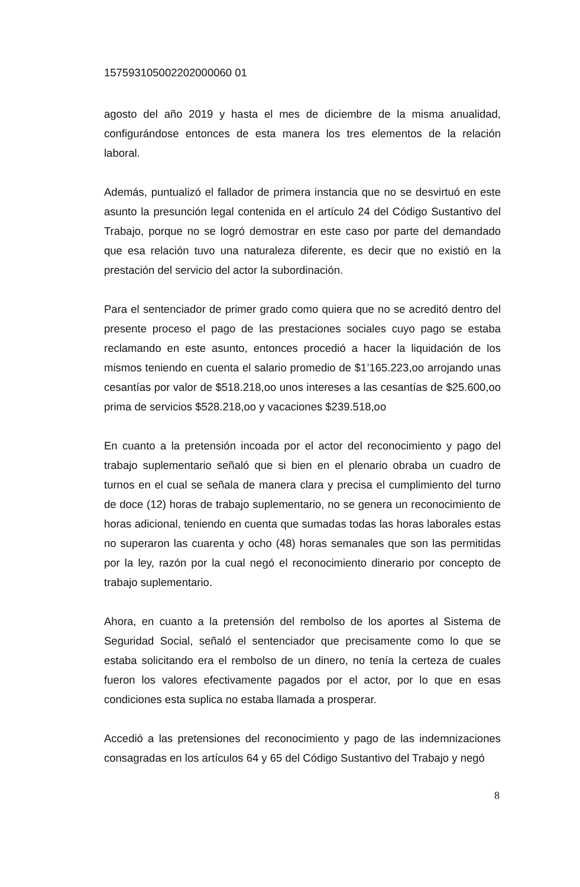157593105002202000060 01
agosto del año 2019 y hasta el mes de diciembre de la misma anualidad, configurándose entonces de esta manera los tres elementos de la relación laboral.
Además, puntualizó el fallador de primera instancia que no se desvirtuó en este asunto la presunción legal contenida en el artículo 24 del Código Sustantivo del Trabajo, porque no se logró demostrar en este caso por parte del demandado que esa relación tuvo una naturaleza diferente, es decir que no existió en la prestación del servicio del actor la subordinación.
Para el sentenciador de primer grado como quiera que no se acreditó dentro del presente proceso el pago de las prestaciones sociales cuyo pago se estaba reclamando en este asunto, entonces procedió a hacer la liquidación de los mismos teniendo en cuenta el salario promedio de $1’165.223,oo arrojando unas cesantías por valor de $518.218,oo unos intereses a las cesantías de $25.600,oo prima de servicios $528.218,oo y vacaciones $239.518,oo
En cuanto a la pretensión incoada por el actor del reconocimiento y pago del trabajo suplementario señaló que si bien en el plenario obraba un cuadro de turnos en el cual se señala de manera clara y precisa el cumplimiento del turno de doce (12) horas de trabajo suplementario, no se genera un reconocimiento de horas adicional, teniendo en cuenta que sumadas todas las horas laborales estas no superaron las cuarenta y ocho (48) horas semanales que son las permitidas por la ley, razón por la cual negó el reconocimiento dinerario por concepto de trabajo suplementario.
Ahora, en cuanto a la pretensión del rembolso de los aportes al Sistema de Seguridad Social, señaló el sentenciador que precisamente como lo que se estaba solicitando era el rembolso de un dinero, no tenía la certeza de cuales fueron los valores efectivamente pagados por el actor, por lo que en esas condiciones esta suplica no estaba llamada a prosperar.
Accedió a las pretensiones del reconocimiento y pago de las indemnizaciones consagradas en los artículos 64 y 65 del Código Sustantivo del Trabajo y negó
8